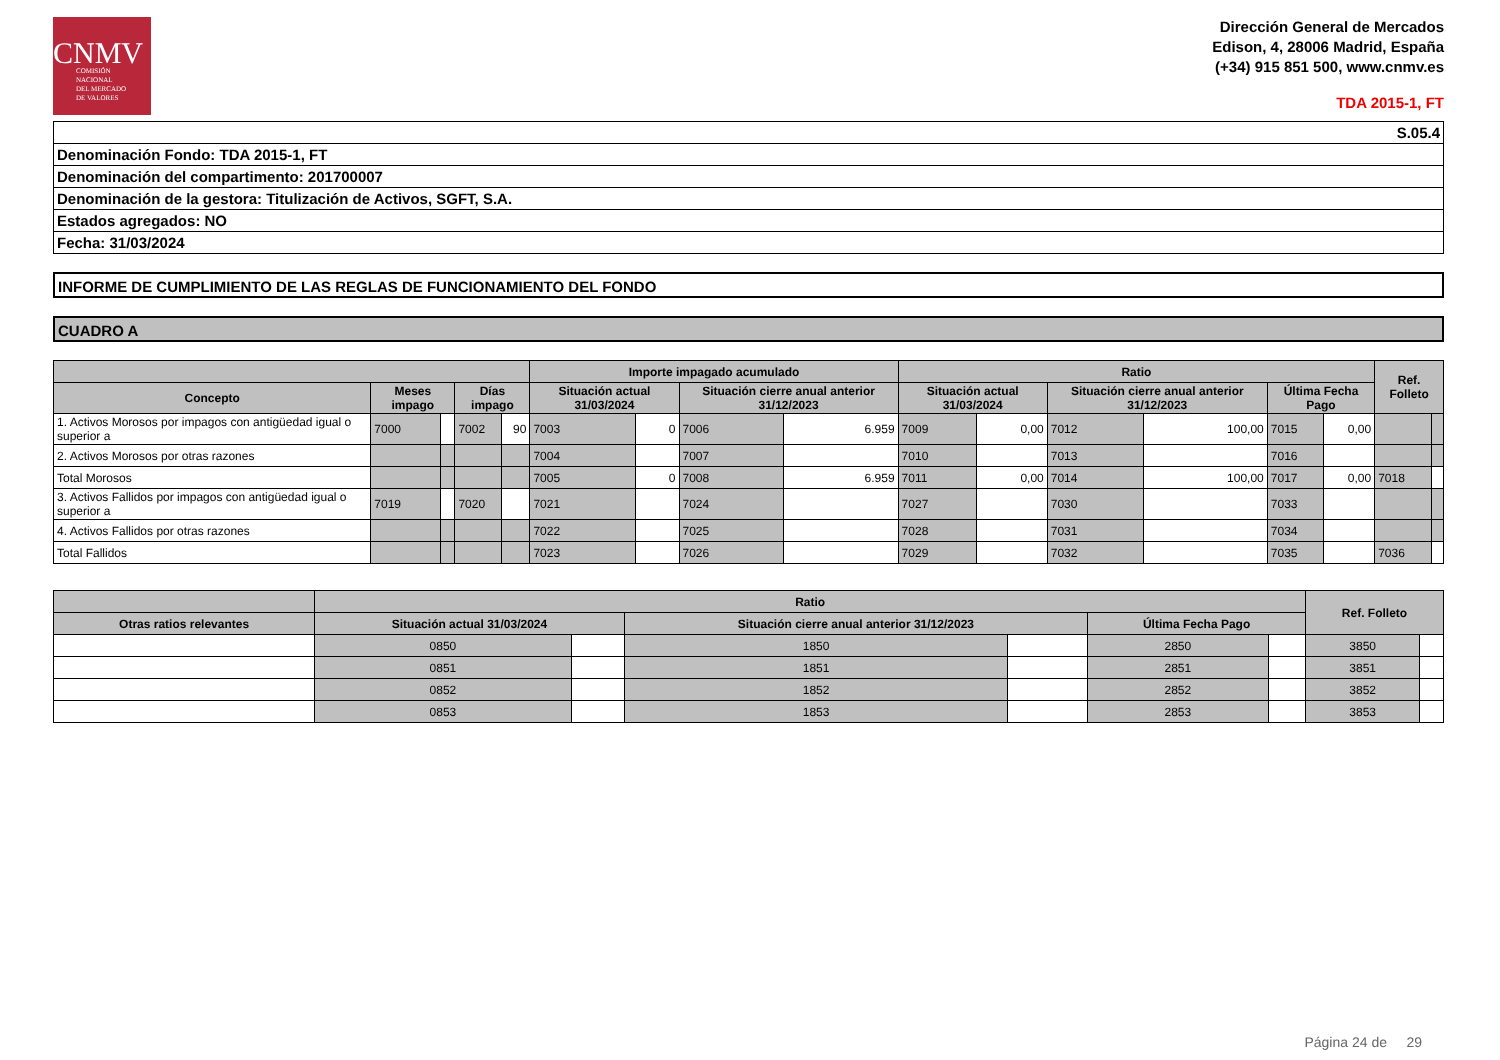CNMV
COMISIÓN
NACIONAL
DEL MERCADO
DE VALORES
Dirección General de Mercados
Edison, 4, 28006 Madrid, España
(+34) 915 851 500, www.cnmv.es
TDA 2015-1, FT
| S.05.4 |
| Denominación Fondo: TDA 2015-1, FT |
| Denominación del compartimento: 201700007 |
| Denominación de la gestora: Titulización de Activos, SGFT, S.A. |
| Estados agregados: NO |
| Fecha: 31/03/2024 |
INFORME DE CUMPLIMIENTO DE LAS REGLAS DE FUNCIONAMIENTO DEL FONDO
CUADRO A
| | | | | | Importe impagado acumulado | | | | Ratio | | | | | | Ref. Folleto | |
| --- | --- | --- | --- | --- | --- | --- | --- | --- | --- | --- | --- | --- | --- | --- | --- | --- |
| Concepto | Meses impago | | Días impago | | Situación actual 31/03/2024 | | Situación cierre anual anterior 31/12/2023 | | Situación actual 31/03/2024 | | Situación cierre anual anterior 31/12/2023 | | Última Fecha Pago | | | |
| 1. Activos Morosos por impagos con antigüedad igual o superior a | 7000 | | 7002 | 90 | 7003 | 0 | 7006 | 6.959 | 7009 | 0,00 | 7012 | 100,00 | 7015 | 0,00 | | |
| 2. Activos Morosos por otras razones | | | | | 7004 | | 7007 | | 7010 | | 7013 | | 7016 | | | |
| Total Morosos | | | | | 7005 | 0 | 7008 | 6.959 | 7011 | 0,00 | 7014 | 100,00 | 7017 | 0,00 | 7018 | |
| 3. Activos Fallidos por impagos con antigüedad igual o superior a | 7019 | | 7020 | | 7021 | | 7024 | | 7027 | | 7030 | | 7033 | | | |
| 4. Activos Fallidos por otras razones | | | | | 7022 | | 7025 | | 7028 | | 7031 | | 7034 | | | |
| Total Fallidos | | | | | 7023 | | 7026 | | 7029 | | 7032 | | 7035 | | 7036 | |
| | Ratio | | | | | | Ref. Folleto | |
| --- | --- | --- | --- | --- | --- | --- | --- | --- |
| Otras ratios relevantes | Situación actual 31/03/2024 | | Situación cierre anual anterior 31/12/2023 | | Última Fecha Pago | | | |
| | 0850 | | 1850 | | 2850 | | 3850 | |
| | 0851 | | 1851 | | 2851 | | 3851 | |
| | 0852 | | 1852 | | 2852 | | 3852 | |
| | 0853 | | 1853 | | 2853 | | 3853 | |
Página 24 de 29